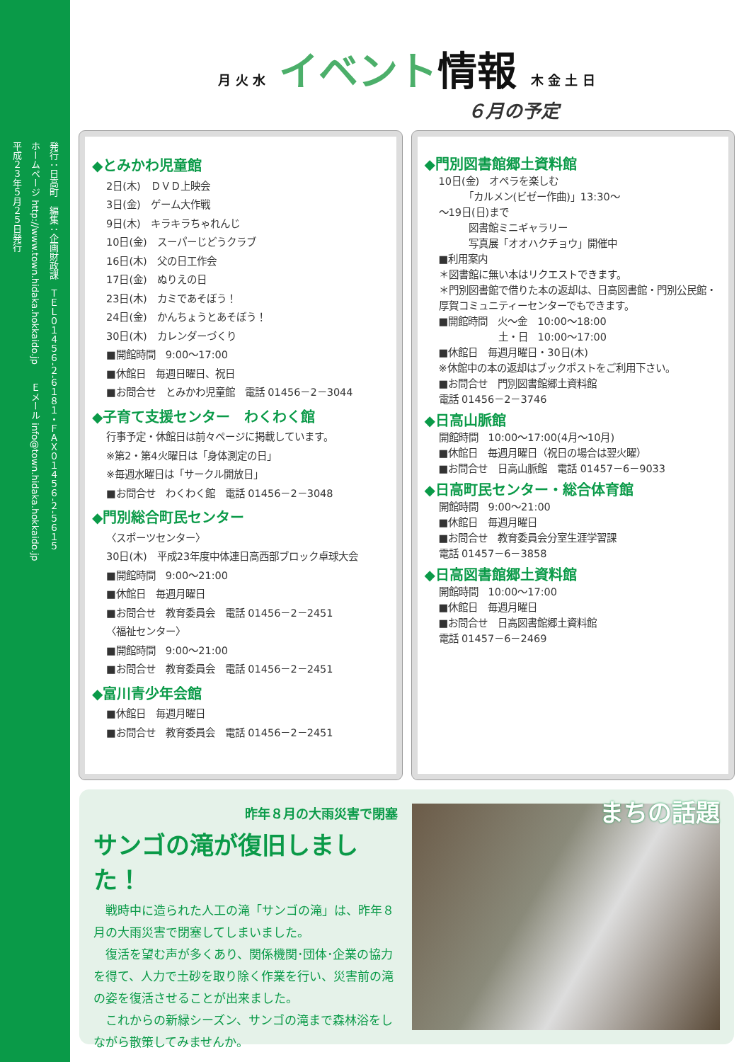発行：日高町　編集：企画財政課　ＴＥＬ０１４５６-２-６１８１・ＦＡＸ０１４５６-２-５６１５
ホームページ http://www.town.hidaka.hokkaido.jp　　Ｅメール info@town.hidaka.hokkaido.jp
平成２３年５月２５日発行
月 火 水 イベント情報 木 金 土 日
６月の予定
◆とみかわ児童館
2日(木)　ＤＶＤ上映会
3日(金)　ゲーム大作戦
9日(木)　キラキラちゃれんじ
10日(金)　スーパーじどうクラブ
16日(木)　父の日工作会
17日(金)　ぬりえの日
23日(木)　カミであそぼう！
24日(金)　かんちょうとあそぼう！
30日(木)　カレンダーづくり
■開館時間　9:00～17:00
■休館日　毎週日曜日、祝日
■お問合せ　とみかわ児童館　電話 01456－2－3044
◆子育て支援センター　わくわく館
行事予定・休館日は前々ページに掲載しています。
※第2・第4火曜日は「身体測定の日」
※毎週水曜日は「サークル開放日」
■お問合せ　わくわく館　電話 01456－2－3048
◆門別総合町民センター
〈スポーツセンター〉
30日(木)　平成23年度中体連日高西部ブロック卓球大会
■開館時間　9:00～21:00
■休館日　毎週月曜日
■お問合せ　教育委員会　電話 01456－2－2451
〈福祉センター〉
■開館時間　9:00～21:00
■お問合せ　教育委員会　電話 01456－2－2451
◆富川青少年会館
■休館日　毎週月曜日
■お問合せ　教育委員会　電話 01456－2－2451
◆門別図書館郷土資料館
10日(金)　オペラを楽しむ
　　　「カルメン(ビゼー作曲)」13:30～
～19日(日)まで
　　　図書館ミニギャラリー
　　　写真展「オオハクチョウ」開催中
■利用案内
＊図書館に無い本はリクエストできます。
＊門別図書館で借りた本の返却は、日高図書館・門別公民館・厚賀コミュニティーセンターでもできます。
■開館時間　火～金　10:00～18:00
　　　　　　土・日　10:00～17:00
■休館日　毎週月曜日・30日(木)
※休館中の本の返却はブックポストをご利用下さい。
■お問合せ　門別図書館郷土資料館
電話 01456－2－3746
◆日高山脈館
開館時間　10:00～17:00(4月～10月)
■休館日　毎週月曜日（祝日の場合は翌火曜）
■お問合せ　日高山脈館　電話 01457－6－9033
◆日高町民センター・総合体育館
開館時間　9:00～21:00
■休館日　毎週月曜日
■お問合せ　教育委員会分室生涯学習課
電話 01457－6－3858
◆日高図書館郷土資料館
開館時間　10:00～17:00
■休館日　毎週月曜日
■お問合せ　日高図書館郷土資料館
電話 01457－6－2469
昨年８月の大雨災害で閉塞
サンゴの滝が復旧しました！
　戦時中に造られた人工の滝「サンゴの滝」は、昨年８月の大雨災害で閉塞してしまいました。
　復活を望む声が多くあり、関係機関･団体･企業の協力を得て、人力で土砂を取り除く作業を行い、災害前の滝の姿を復活させることが出来ました。
　これからの新緑シーズン、サンゴの滝まで森林浴をしながら散策してみませんか。
まちの話題